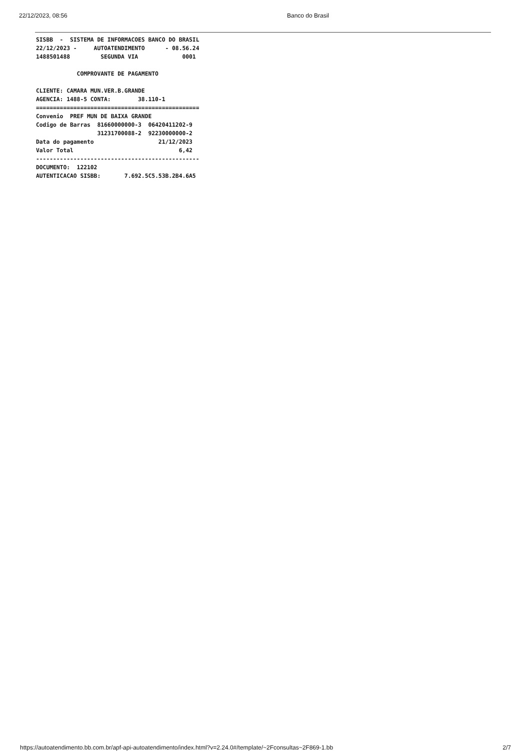22/12/2023, 08:56 Banco do Brasil
SISBB  -  SISTEMA DE INFORMACOES BANCO DO BRASIL
22/12/2023 -     AUTOATENDIMENTO      - 08.56.24
1488501488         SEGUNDA VIA             0001

            COMPROVANTE DE PAGAMENTO

CLIENTE: CAMARA MUN.VER.B.GRANDE
AGENCIA: 1488-5 CONTA:        38.110-1
================================================
Convenio  PREF MUN DE BAIXA GRANDE
Codigo de Barras  81660000000-3  06420411202-9
                  31231700088-2  92230000000-2
Data do pagamento                   21/12/2023
Valor Total                               6,42
------------------------------------------------
DOCUMENTO:  122102
AUTENTICACAO SISBB:       7.692.5C5.53B.2B4.6A5
https://autoatendimento.bb.com.br/apf-api-autoatendimento/index.html?v=2.24.0#/template/~2Fconsultas~2F869-1.bb 2/7